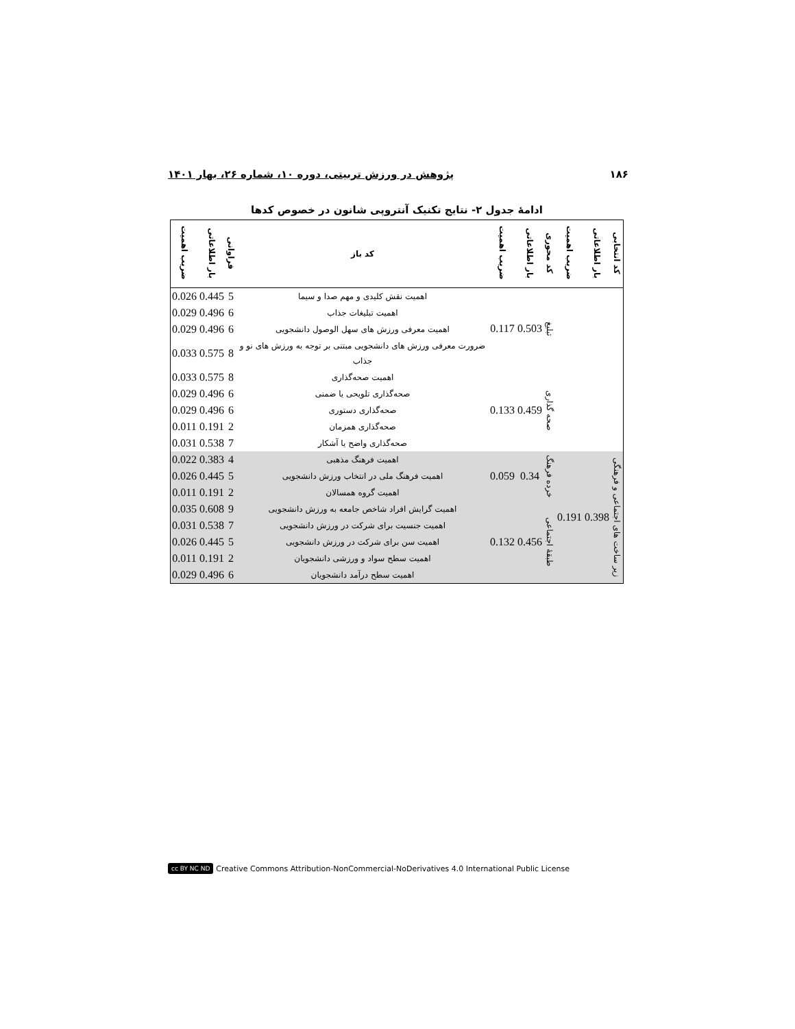۱۸۶ پژوهش در ورزش تربیتی، دوره ۱۰، شماره ۲۶، بهار ۱۴۰۱
ادامهٔ جدول ۲- نتایج تکنیک آنتروپی شانون در خصوص کدها
| کد انتخابی | بار اطلاعاتی | ضریب اهمیت | کد محوری | بار اطلاعاتی | ضریب اهمیت | کد باز | فراوانی | بار اطلاعاتی | ضریب اهمیت |
| --- | --- | --- | --- | --- | --- | --- | --- | --- | --- |
| | | | تبلیغ | 0.503 | 0.117 | اهمیت نقش کلیدی و مهم صدا و سیما | 5 | 0.445 | 0.026 |
| | | | | | | اهمیت تبلیغات جذاب | 6 | 0.496 | 0.029 |
| | | | | | | اهمیت معرفی ورزش های سهل الوصول دانشجویی | 6 | 0.496 | 0.029 |
| | | | | | | ضرورت معرفی ورزش های دانشجویی مبتنی بر توجه به ورزش های نو و جذاب | 8 | 0.575 | 0.033 |
| | | | صحه گذاری | 0.459 | 0.133 | اهمیت صحه‌گذاری | 8 | 0.575 | 0.033 |
| | | | | | | صحه‌گذاری تلویحی یا ضمنی | 6 | 0.496 | 0.029 |
| | | | | | | صحه‌گذاری دستوری | 6 | 0.496 | 0.029 |
| | | | | | | صحه‌گذاری همزمان | 2 | 0.191 | 0.011 |
| | | | | | | صحه‌گذاری واضح یا آشکار | 7 | 0.538 | 0.031 |
| زیر ساخت های اجتماعی و فرهنگی | 0.398 | 0.191 | خرده فرهنگ | 0.34 | 0.059 | اهمیت فرهنگ مذهبی | 4 | 0.383 | 0.022 |
| | | | | | | اهمیت فرهنگ ملی در انتخاب ورزش دانشجویی | 5 | 0.445 | 0.026 |
| | | | | | | اهمیت گروه همسالان | 2 | 0.191 | 0.011 |
| | | | طبقهٔ اجتماعی | 0.456 | 0.132 | اهمیت گرایش افراد شاخص جامعه به ورزش دانشجویی | 9 | 0.608 | 0.035 |
| | | | | | | اهمیت جنسیت برای شرکت در ورزش دانشجویی | 7 | 0.538 | 0.031 |
| | | | | | | اهمیت سن برای شرکت در ورزش دانشجویی | 5 | 0.445 | 0.026 |
| | | | | | | اهمیت سطح سواد و ورزشی دانشجویان | 2 | 0.191 | 0.011 |
| | | | | | | اهمیت سطح درآمد دانشجویان | 6 | 0.496 | 0.029 |
cc BY NC ND Creative Commons Attribution-NonCommercial-NoDerivatives 4.0 International Public License